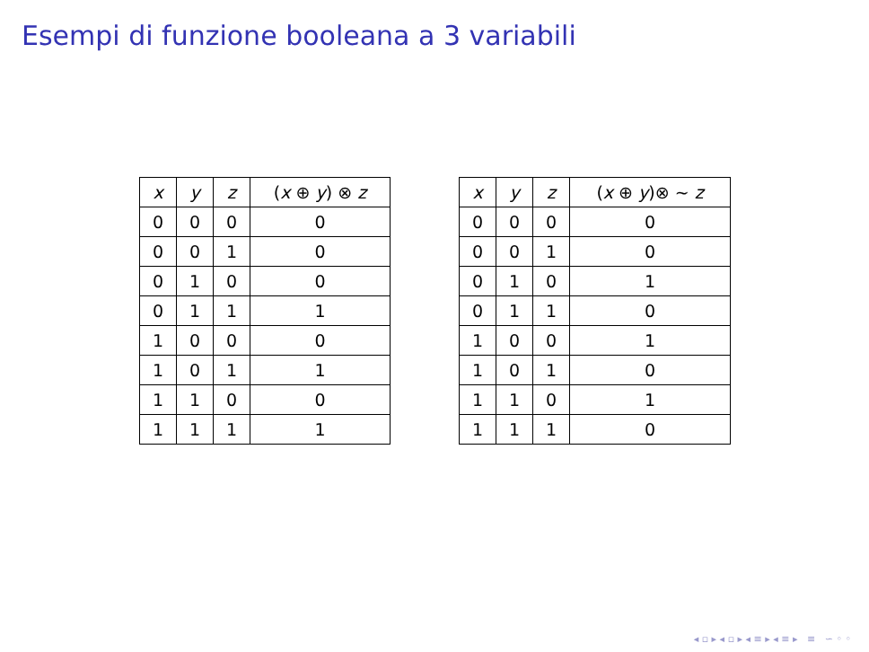Esempi di funzione booleana a 3 variabili
| x | y | z | ( x ⊕ y ) ⊗ z |
| --- | --- | --- | --- |
| 0 | 0 | 0 | 0 |
| 0 | 0 | 1 | 0 |
| 0 | 1 | 0 | 0 |
| 0 | 1 | 1 | 1 |
| 1 | 0 | 0 | 0 |
| 1 | 0 | 1 | 1 |
| 1 | 1 | 0 | 0 |
| 1 | 1 | 1 | 1 |
| x | y | z | ( x ⊕ y )⊗ ∼ z |
| --- | --- | --- | --- |
| 0 | 0 | 0 | 0 |
| 0 | 0 | 1 | 0 |
| 0 | 1 | 0 | 1 |
| 0 | 1 | 1 | 0 |
| 1 | 0 | 0 | 1 |
| 1 | 0 | 1 | 0 |
| 1 | 1 | 0 | 1 |
| 1 | 1 | 1 | 0 |
◂ ▫ ▸ ◂ ▫ ▸ ◂ ≡ ▸ ◂ ≡ ▸ ≡ ∽ ◦ ◦